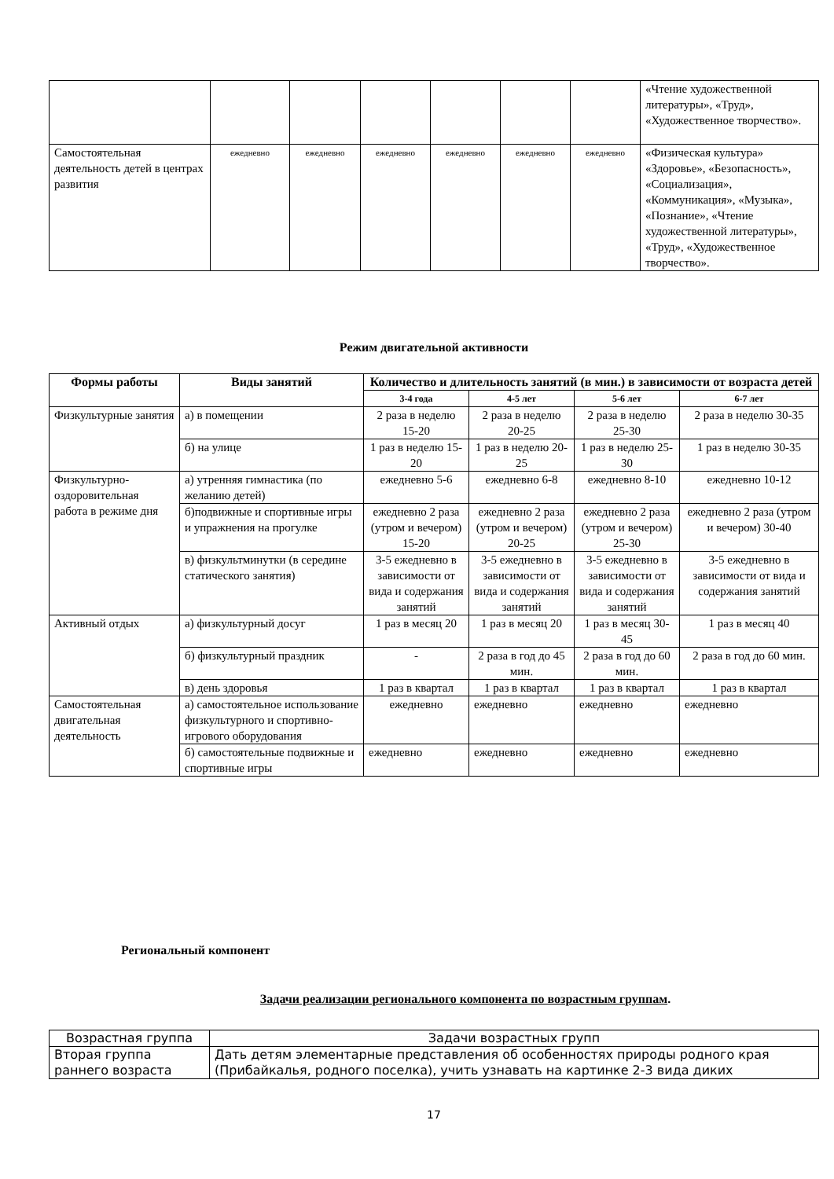| | | | | | | | «Чтение художественной литературы», «Труд», «Художественное творчество». |
| Самостоятельная деятельность детей в центрах развития | ежедневно | ежедневно | ежедневно | ежедневно | ежедневно | ежедневно | «Физическая культура» «Здоровье», «Безопасность», «Социализация», «Коммуникация», «Музыка», «Познание», «Чтение художественной литературы», «Труд», «Художественное творчество». |
Режим двигательной активности
| Формы работы | Виды занятий | Количество и длительность занятий (в мин.) в зависимости от возраста детей | | | |
| --- | --- | --- | --- | --- | --- |
| | | 3-4 года | 4-5 лет | 5-6 лет | 6-7 лет |
| Физкультурные занятия | а) в помещении | 2 раза в неделю 15-20 | 2 раза в неделю 20-25 | 2 раза в неделю 25-30 | 2 раза в неделю 30-35 |
| | б) на улице | 1 раз в неделю 15-20 | 1 раз в неделю 20-25 | 1 раз в неделю 25-30 | 1 раз в неделю 30-35 |
| Физкультурно-оздоровительная работа в режиме дня | а) утренняя гимнастика (по желанию детей) | ежедневно 5-6 | ежедневно 6-8 | ежедневно 8-10 | ежедневно 10-12 |
| | б)подвижные и спортивные игры и упражнения на прогулке | ежедневно 2 раза (утром и вечером) 15-20 | ежедневно 2 раза (утром и вечером) 20-25 | ежедневно 2 раза (утром и вечером) 25-30 | ежедневно 2 раза (утром и вечером) 30-40 |
| | в) физкультминутки (в середине статического занятия) | 3-5 ежедневно в зависимости от вида и содержания занятий | 3-5 ежедневно в зависимости от вида и содержания занятий | 3-5 ежедневно в зависимости от вида и содержания занятий | 3-5 ежедневно в зависимости от вида и содержания занятий |
| Активный отдых | а) физкультурный досуг | 1 раз в месяц 20 | 1 раз в месяц 20 | 1 раз в месяц 30-45 | 1 раз в месяц 40 |
| | б) физкультурный праздник | - | 2 раза в год до 45 мин. | 2 раза в год до 60 мин. | 2 раза в год до 60 мин. |
| | в) день здоровья | 1 раз в квартал | 1 раз в квартал | 1 раз в квартал | 1 раз в квартал |
| Самостоятельная двигательная деятельность | а) самостоятельное использование физкультурного и спортивно-игрового оборудования | ежедневно | ежедневно | ежедневно | ежедневно |
| | б) самостоятельные подвижные и спортивные игры | ежедневно | ежедневно | ежедневно | ежедневно |
Региональный компонент
Задачи реализации регионального компонента по возрастным группам.
| Возрастная группа | Задачи возрастных групп |
| Вторая группа раннего возраста | Дать детям элементарные представления об особенностях природы родного края (Прибайкалья, родного поселка), учить узнавать на картинке 2-3 вида диких |
17